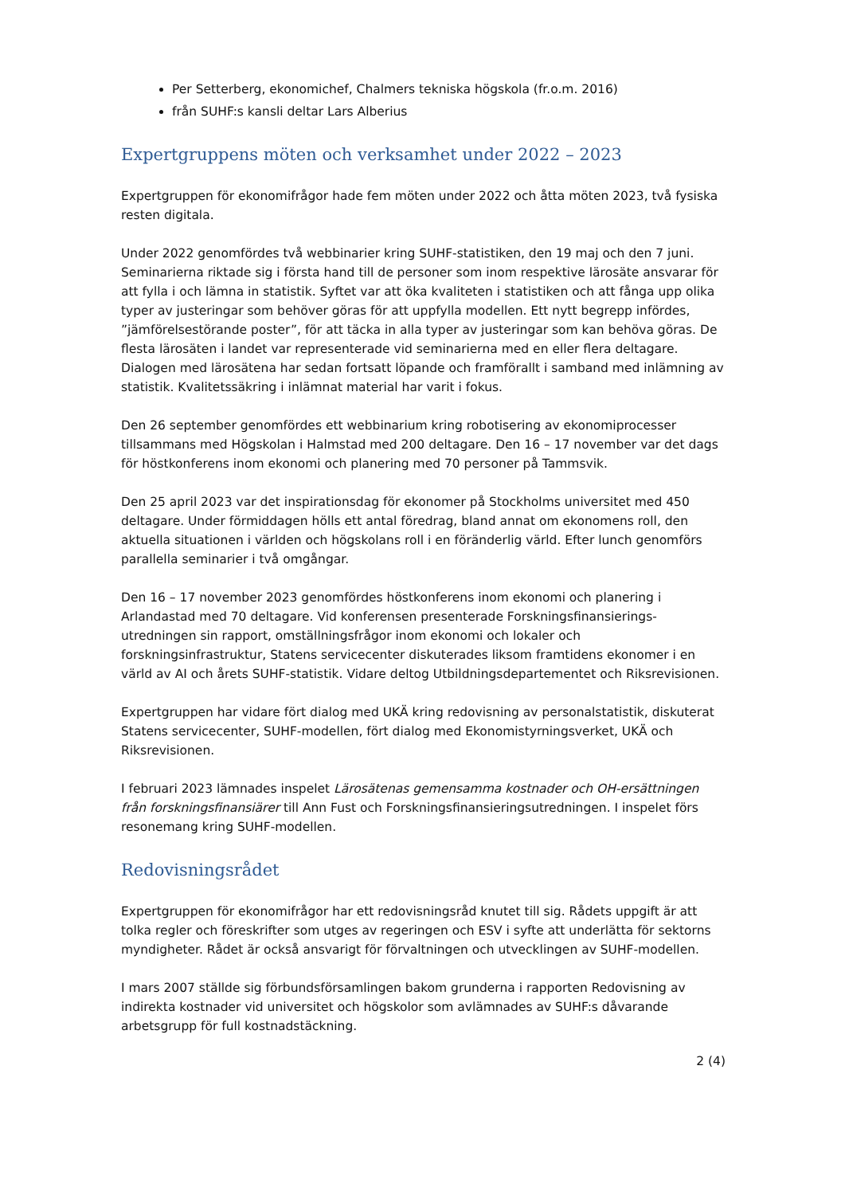Per Setterberg, ekonomichef, Chalmers tekniska högskola (fr.o.m. 2016)
från SUHF:s kansli deltar Lars Alberius
Expertgruppens möten och verksamhet under 2022 – 2023
Expertgruppen för ekonomifrågor hade fem möten under 2022 och åtta möten 2023, två fysiska resten digitala.
Under 2022 genomfördes två webbinarier kring SUHF-statistiken, den 19 maj och den 7 juni. Seminarierna riktade sig i första hand till de personer som inom respektive lärosäte ansvarar för att fylla i och lämna in statistik. Syftet var att öka kvaliteten i statistiken och att fånga upp olika typer av justeringar som behöver göras för att uppfylla modellen. Ett nytt begrepp infördes, ”jämförelsestörande poster”, för att täcka in alla typer av justeringar som kan behöva göras. De flesta lärosäten i landet var representerade vid seminarierna med en eller flera deltagare. Dialogen med lärosätena har sedan fortsatt löpande och framförallt i samband med inlämning av statistik. Kvalitetssäkring i inlämnat material har varit i fokus.
Den 26 september genomfördes ett webbinarium kring robotisering av ekonomiprocesser tillsammans med Högskolan i Halmstad med 200 deltagare. Den 16 – 17 november var det dags för höstkonferens inom ekonomi och planering med 70 personer på Tammsvik.
Den 25 april 2023 var det inspirationsdag för ekonomer på Stockholms universitet med 450 deltagare. Under förmiddagen hölls ett antal föredrag, bland annat om ekonomens roll, den aktuella situationen i världen och högskolans roll i en föränderlig värld. Efter lunch genomförs parallella seminarier i två omgångar.
Den 16 – 17 november 2023 genomfördes höstkonferens inom ekonomi och planering i Arlandastad med 70 deltagare. Vid konferensen presenterade Forskningsfinansierings-utredningen sin rapport, omställningsfrågor inom ekonomi och lokaler och forskningsinfrastruktur, Statens servicecenter diskuterades liksom framtidens ekonomer i en värld av AI och årets SUHF-statistik. Vidare deltog Utbildningsdepartementet och Riksrevisionen.
Expertgruppen har vidare fört dialog med UKÄ kring redovisning av personalstatistik, diskuterat Statens servicecenter, SUHF-modellen, fört dialog med Ekonomistyrningsverket, UKÄ och Riksrevisionen.
I februari 2023 lämnades inspelet Lärosätenas gemensamma kostnader och OH-ersättningen från forskningsfinansiärer till Ann Fust och Forskningsfinansieringsutredningen. I inspelet förs resonemang kring SUHF-modellen.
Redovisningsrådet
Expertgruppen för ekonomifrågor har ett redovisningsråd knutet till sig. Rådets uppgift är att tolka regler och föreskrifter som utges av regeringen och ESV i syfte att underlätta för sektorns myndigheter. Rådet är också ansvarigt för förvaltningen och utvecklingen av SUHF-modellen.
I mars 2007 ställde sig förbundsförsamlingen bakom grunderna i rapporten Redovisning av indirekta kostnader vid universitet och högskolor som avlämnades av SUHF:s dåvarande arbetsgrupp för full kostnadstäckning.
2 (4)